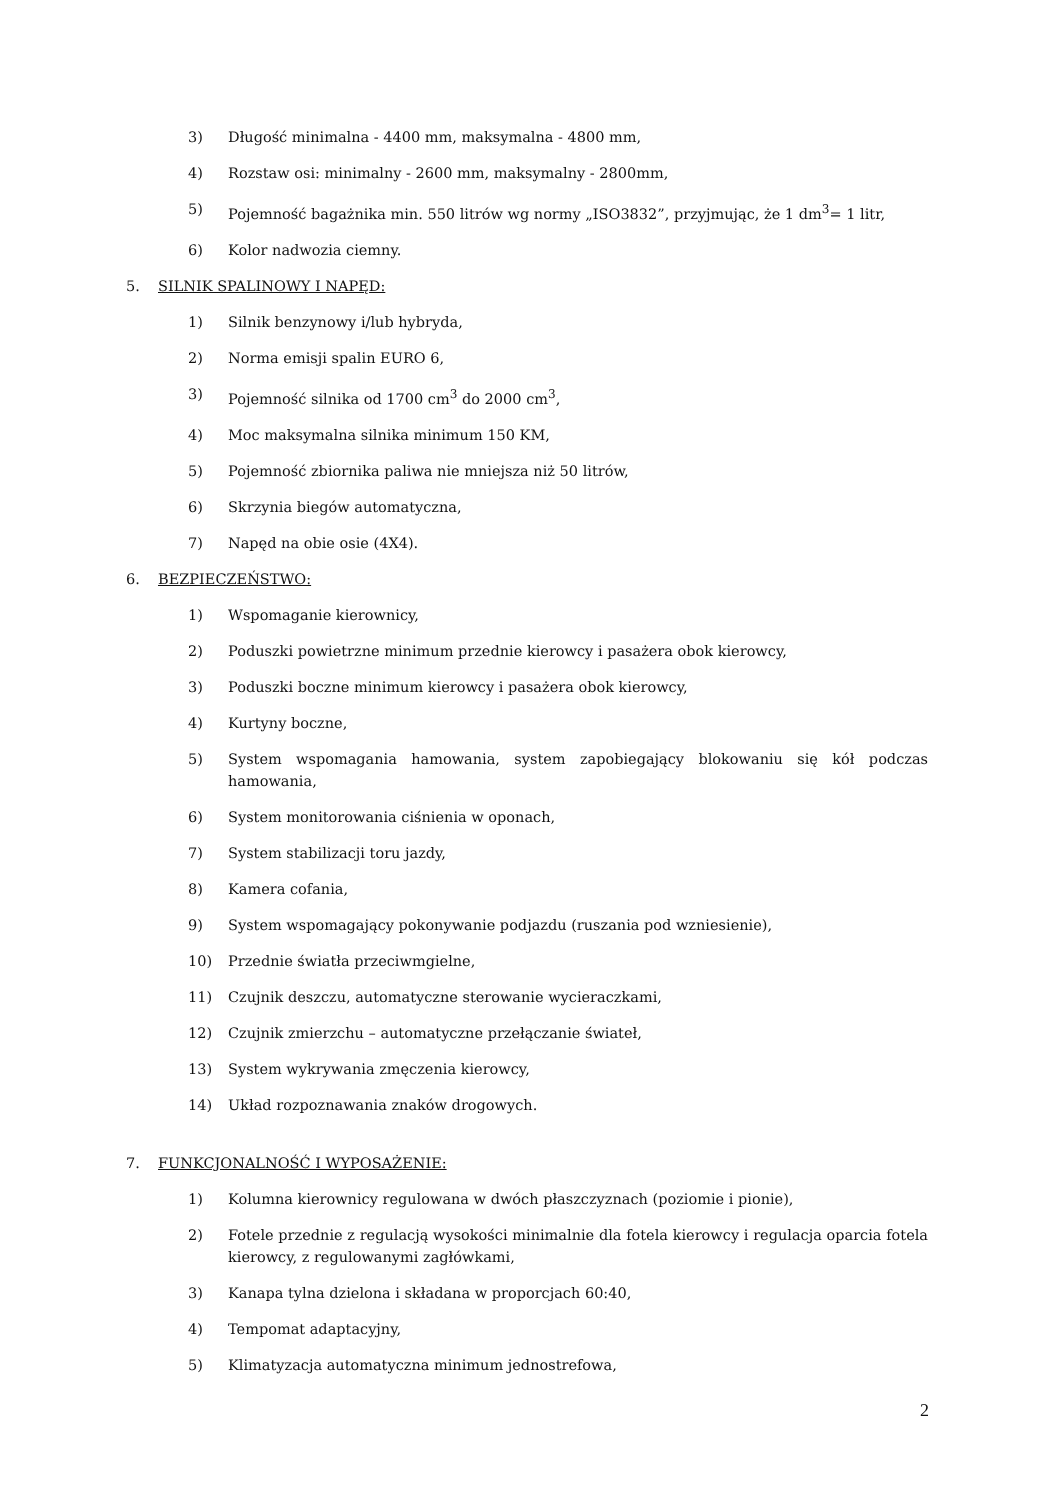3) Długość minimalna - 4400 mm, maksymalna - 4800 mm,
4) Rozstaw osi: minimalny - 2600 mm, maksymalny - 2800mm,
5) Pojemność bagażnika min. 550 litrów wg normy „ISO3832”, przyjmując, że 1 dm<sup>3</sup>= 1 litr,
6) Kolor nadwozia ciemny.
5. SILNIK SPALINOWY I NAPĘD:
1) Silnik benzynowy i/lub hybryda,
2) Norma emisji spalin EURO 6,
3) Pojemność silnika od 1700 cm<sup>3</sup> do 2000 cm<sup>3</sup>,
4) Moc maksymalna silnika minimum 150 KM,
5) Pojemność zbiornika paliwa nie mniejsza niż 50 litrów,
6) Skrzynia biegów automatyczna,
7) Napęd na obie osie (4X4).
6. BEZPIECZEŃSTWO:
1) Wspomaganie kierownicy,
2) Poduszki powietrzne minimum przednie kierowcy i pasażera obok kierowcy,
3) Poduszki boczne minimum kierowcy i pasażera obok kierowcy,
4) Kurtyny boczne,
5) System wspomagania hamowania, system zapobiegający blokowaniu się kół podczas hamowania,
6) System monitorowania ciśnienia w oponach,
7) System stabilizacji toru jazdy,
8) Kamera cofania,
9) System wspomagający pokonywanie podjazdu (ruszania pod wzniesienie),
10) Przednie światła przeciwmgielne,
11) Czujnik deszczu, automatyczne sterowanie wycieraczkami,
12) Czujnik zmierzchu – automatyczne przełączanie świateł,
13) System wykrywania zmęczenia kierowcy,
14) Układ rozpoznawania znaków drogowych.
7. FUNKCJONALNOŚĆ I WYPOSAŻENIE:
1) Kolumna kierownicy regulowana w dwóch płaszczyznach (poziomie i pionie),
2) Fotele przednie z regulacją wysokości minimalnie dla fotela kierowcy i regulacja oparcia fotela kierowcy, z regulowanymi zagłówkami,
3) Kanapa tylna dzielona i składana w proporcjach 60:40,
4) Tempomat adaptacyjny,
5) Klimatyzacja automatyczna minimum jednostrefowa,
2